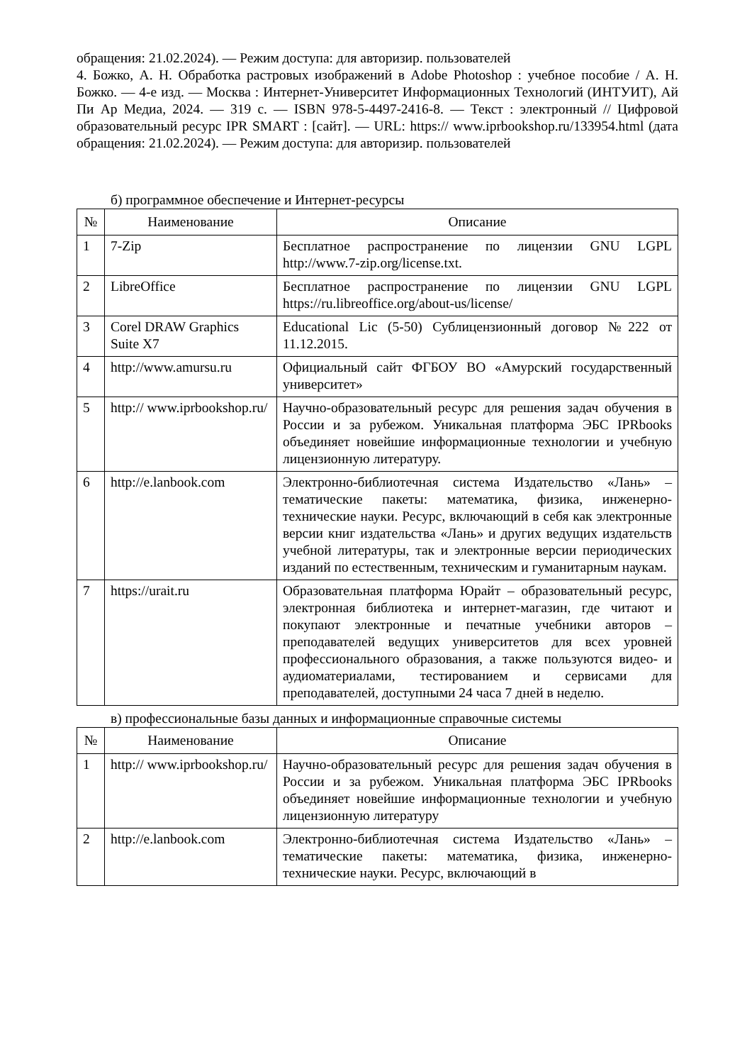обращения: 21.02.2024). — Режим доступа: для авторизир. пользователей
4. Божко, А. Н. Обработка растровых изображений в Adobe Photoshop : учебное пособие / А. Н. Божко. — 4-е изд. — Москва : Интернет-Университет Информационных Технологий (ИНТУИТ), Ай Пи Ар Медиа, 2024. — 319 c. — ISBN 978-5-4497-2416-8. — Текст : электронный // Цифровой образовательный ресурс IPR SMART : [сайт]. — URL: https:// www.iprbookshop.ru/133954.html (дата обращения: 21.02.2024). — Режим доступа: для авторизир. пользователей
б) программное обеспечение и Интернет-ресурсы
| № | Наименование | Описание |
| --- | --- | --- |
| 1 | 7-Zip | Бесплатное распространение по лицензии GNU LGPL http://www.7-zip.org/license.txt. |
| 2 | LibreOffice | Бесплатное распространение по лицензии GNU LGPL https://ru.libreoffice.org/about-us/license/ |
| 3 | Corel DRAW Graphics Suite X7 | Educational Lic (5-50) Сублицензионный договор №222 от 11.12.2015. |
| 4 | http://www.amursu.ru | Официальный сайт ФГБОУ ВО «Амурский государственный университет» |
| 5 | http:// www.iprbookshop.ru/ | Научно-образовательный ресурс для решения задач обучения в России и за рубежом. Уникальная платформа ЭБС IPRbooks объединяет новейшие информационные технологии и учебную лицензионную литературу. |
| 6 | http://e.lanbook.com | Электронно-библиотечная система Издательство «Лань» – тематические пакеты: математика, физика, инженерно-технические науки. Ресурс, включающий в себя как электронные версии книг издательства «Лань» и других ведущих издательств учебной литературы, так и электронные версии периодических изданий по естественным, техническим и гуманитарным наукам. |
| 7 | https://urait.ru | Образовательная платформа Юрайт – образовательный ресурс, электронная библиотека и интернет-магазин, где читают и покупают электронные и печатные учебники авторов – преподавателей ведущих университетов для всех уровней профессионального образования, а также пользуются видео- и аудиоматериалами, тестированием и сервисами для преподавателей, доступными 24 часа 7 дней в неделю. |
в) профессиональные базы данных и информационные справочные системы
| № | Наименование | Описание |
| --- | --- | --- |
| 1 | http:// www.iprbookshop.ru/ | Научно-образовательный ресурс для решения задач обучения в России и за рубежом. Уникальная платформа ЭБС IPRbooks объединяет новейшие информационные технологии и учебную лицензионную литературу |
| 2 | http://e.lanbook.com | Электронно-библиотечная система Издательство «Лань» – тематические пакеты: математика, физика, инженерно-технические науки. Ресурс, включающий в |